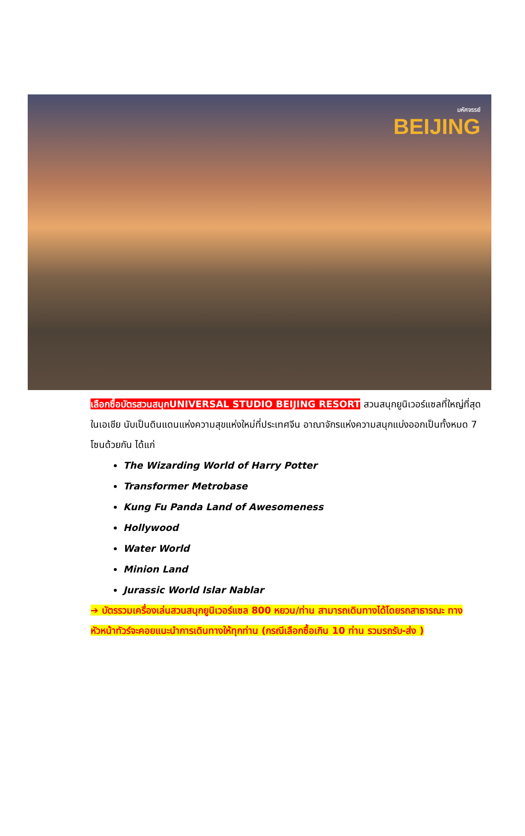มหัศจรรย์
BEIJING
เลือกซื้อบัตรสวนสนุกUNIVERSAL STUDIO BEIJING RESORT สวนสนุกยูนิเวอร์แซลที่ใหญ่ที่สุดในเอเชีย นับเป็นดินแดนแห่งความสุขแห่งใหม่ที่ประเทศจีน อาณาจักรแห่งความสนุกแบ่งออกเป็นทั้งหมด 7 โซนด้วยกัน ได้แก่
The Wizarding World of Harry Potter
Transformer Metrobase
Kung Fu Panda Land of Awesomeness
Hollywood
Water World
Minion Land
Jurassic World Islar Nablar
➔ บัตรรวมเครื่องเล่นสวนสนุกยูนิเวอร์แซล 800 หยวน/ท่าน สามารถเดินทางได้โดยรถสาธารณะ ทางหัวหน้าทัวร์จะคอยแนะนำการเดินทางให้ทุกท่าน (กรณีเลือกซื้อเกิน 10 ท่าน รวมรถรับ-ส่ง )